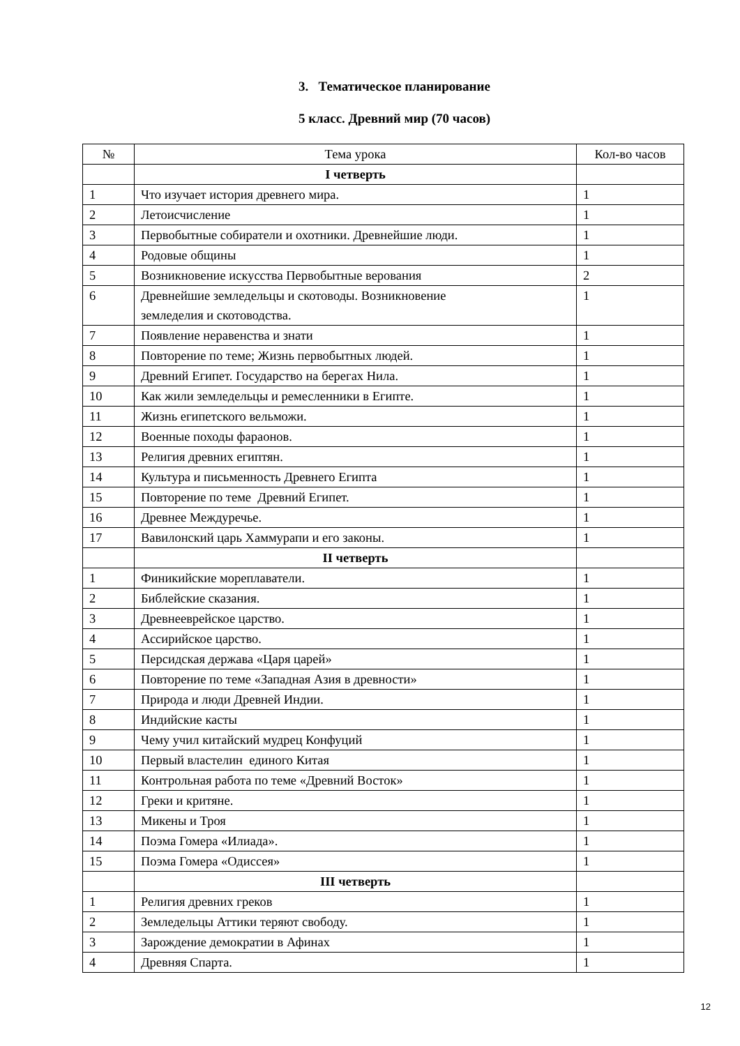3. Тематическое планирование
5 класс. Древний мир (70 часов)
| № | Тема урока | Кол-во часов |
| --- | --- | --- |
| | I четверть | |
| 1 | Что изучает история древнего мира. | 1 |
| 2 | Летоисчисление | 1 |
| 3 | Первобытные собиратели и охотники. Древнейшие люди. | 1 |
| 4 | Родовые общины | 1 |
| 5 | Возникновение искусства Первобытные верования | 2 |
| 6 | Древнейшие земледельцы и скотоводы. Возникновение земледелия и скотоводства. | 1 |
| 7 | Появление неравенства и знати | 1 |
| 8 | Повторение по теме; Жизнь первобытных людей. | 1 |
| 9 | Древний Египет. Государство на берегах Нила. | 1 |
| 10 | Как жили земледельцы и ремесленники в Египте. | 1 |
| 11 | Жизнь египетского вельможи. | 1 |
| 12 | Военные походы фараонов. | 1 |
| 13 | Религия древних египтян. | 1 |
| 14 | Культура и письменность Древнего Египта | 1 |
| 15 | Повторение по теме Древний Египет. | 1 |
| 16 | Древнее Междуречье. | 1 |
| 17 | Вавилонский царь Хаммурапи и его законы. | 1 |
| | II четверть | |
| 1 | Финикийские мореплаватели. | 1 |
| 2 | Библейские сказания. | 1 |
| 3 | Древнееврейское царство. | 1 |
| 4 | Ассирийское царство. | 1 |
| 5 | Персидская держава «Царя царей» | 1 |
| 6 | Повторение по теме «Западная Азия в древности» | 1 |
| 7 | Природа и люди Древней Индии. | 1 |
| 8 | Индийские касты | 1 |
| 9 | Чему учил китайский мудрец Конфуций | 1 |
| 10 | Первый властелин единого Китая | 1 |
| 11 | Контрольная работа по теме «Древний Восток» | 1 |
| 12 | Греки и критяне. | 1 |
| 13 | Микены и Троя | 1 |
| 14 | Поэма Гомера «Илиада». | 1 |
| 15 | Поэма Гомера «Одиссея» | 1 |
| | III четверть | |
| 1 | Религия древних греков | 1 |
| 2 | Земледельцы Аттики теряют свободу. | 1 |
| 3 | Зарождение демократии в Афинах | 1 |
| 4 | Древняя Спарта. | 1 |
12